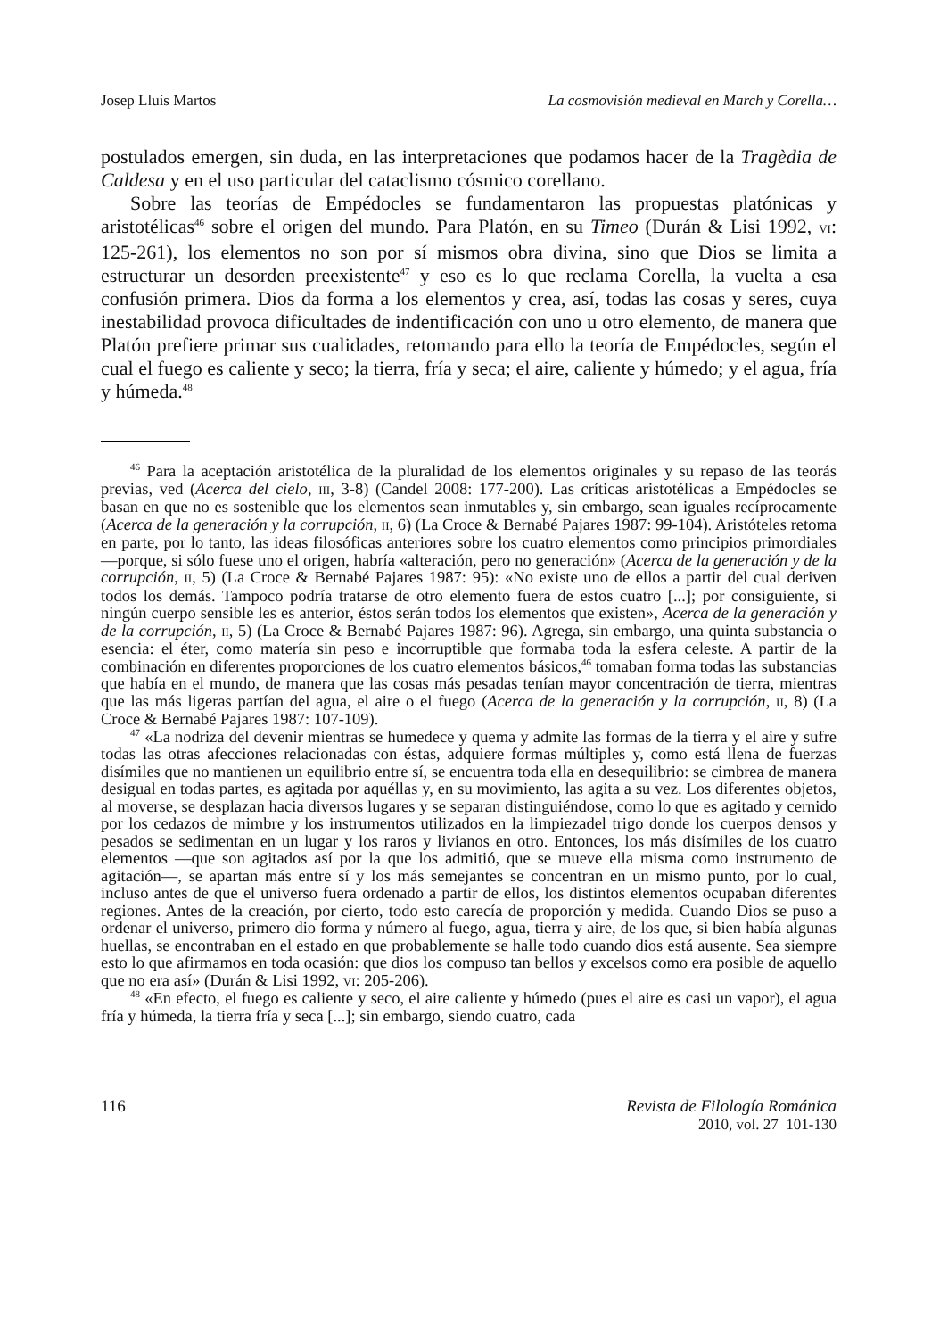Josep Lluís Martos La cosmovisión medieval en March y Corella…
postulados emergen, sin duda, en las interpretaciones que podamos hacer de la Tragèdia de Caldesa y en el uso particular del cataclismo cósmico corellano.
Sobre las teorías de Empédocles se fundamentaron las propuestas platónicas y aristotélicas<sup>46</sup> sobre el origen del mundo. Para Platón, en su Timeo (Durán & Lisi 1992, VI: 125-261), los elementos no son por sí mismos obra divina, sino que Dios se limita a estructurar un desorden preexistente<sup>47</sup> y eso es lo que reclama Corella, la vuelta a esa confusión primera. Dios da forma a los elementos y crea, así, todas las cosas y seres, cuya inestabilidad provoca dificultades de indentificación con uno u otro elemento, de manera que Platón prefiere primar sus cualidades, retomando para ello la teoría de Empédocles, según el cual el fuego es caliente y seco; la tierra, fría y seca; el aire, caliente y húmedo; y el agua, fría y húmeda.<sup>48</sup>
<sup>46</sup> Para la aceptación aristotélica de la pluralidad de los elementos originales y su repaso de las teorás previas, ved (Acerca del cielo, III, 3-8) (Candel 2008: 177-200). Las críticas aristotélicas a Empédocles se basan en que no es sostenible que los elementos sean inmutables y, sin embargo, sean iguales recíprocamente (Acerca de la generación y la corrupción, II, 6) (La Croce & Bernabé Pajares 1987: 99-104). Aristóteles retoma en parte, por lo tanto, las ideas filosóficas anteriores sobre los cuatro elementos como principios primordiales —porque, si sólo fuese uno el origen, habría «alteración, pero no generación» (Acerca de la generación y de la corrupción, II, 5) (La Croce & Bernabé Pajares 1987: 95): «No existe uno de ellos a partir del cual deriven todos los demás. Tampoco podría tratarse de otro elemento fuera de estos cuatro [...]; por consiguiente, si ningún cuerpo sensible les es anterior, éstos serán todos los elementos que existen», Acerca de la generación y de la corrupción, II, 5) (La Croce & Bernabé Pajares 1987: 96). Agrega, sin embargo, una quinta substancia o esencia: el éter, como matería sin peso e incorruptible que formaba toda la esfera celeste. A partir de la combinación en diferentes proporciones de los cuatro elementos básicos,<sup>46</sup> tomaban forma todas las substancias que había en el mundo, de manera que las cosas más pesadas tenían mayor concentración de tierra, mientras que las más ligeras partían del agua, el aire o el fuego (Acerca de la generación y la corrupción, II, 8) (La Croce & Bernabé Pajares 1987: 107-109).
<sup>47</sup> «La nodriza del devenir mientras se humedece y quema y admite las formas de la tierra y el aire y sufre todas las otras afecciones relacionadas con éstas, adquiere formas múltiples y, como está llena de fuerzas disímiles que no mantienen un equilibrio entre sí, se encuentra toda ella en desequilibrio: se cimbrea de manera desigual en todas partes, es agitada por aquéllas y, en su movimiento, las agita a su vez. Los diferentes objetos, al moverse, se desplazan hacia diversos lugares y se separan distinguiéndose, como lo que es agitado y cernido por los cedazos de mimbre y los instrumentos utilizados en la limpiezadel trigo donde los cuerpos densos y pesados se sedimentan en un lugar y los raros y livianos en otro. Entonces, los más disímiles de los cuatro elementos —que son agitados así por la que los admitió, que se mueve ella misma como instrumento de agitación—, se apartan más entre sí y los más semejantes se concentran en un mismo punto, por lo cual, incluso antes de que el universo fuera ordenado a partir de ellos, los distintos elementos ocupaban diferentes regiones. Antes de la creación, por cierto, todo esto carecía de proporción y medida. Cuando Dios se puso a ordenar el universo, primero dio forma y número al fuego, agua, tierra y aire, de los que, si bien había algunas huellas, se encontraban en el estado en que probablemente se halle todo cuando dios está ausente. Sea siempre esto lo que afirmamos en toda ocasión: que dios los compuso tan bellos y excelsos como era posible de aquello que no era así» (Durán & Lisi 1992, VI: 205-206).
<sup>48</sup> «En efecto, el fuego es caliente y seco, el aire caliente y húmedo (pues el aire es casi un vapor), el agua fría y húmeda, la tierra fría y seca [...]; sin embargo, siendo cuatro, cada
116 Revista de Filología Románica
2010, vol. 27 101-130